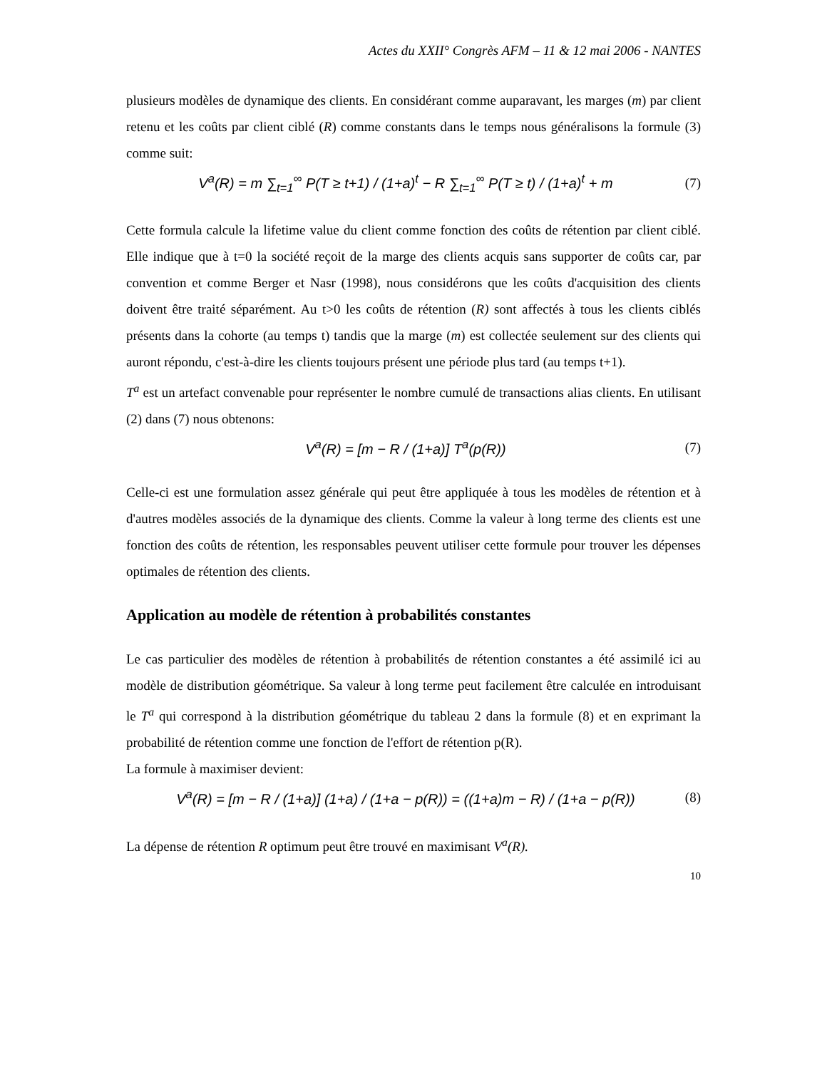Actes du XXII° Congrès AFM – 11 & 12 mai 2006 - NANTES
plusieurs modèles de dynamique des clients. En considérant comme auparavant, les marges (m) par client retenu et les coûts par client ciblé (R) comme constants dans le temps nous généralisons la formule (3) comme suit:
V<sup>a</sup>(R) = m ∑<sub>t=1</sub><sup>∞</sup> P(T ≥ t+1) / (1+a)<sup>t</sup> − R ∑<sub>t=1</sub><sup>∞</sup> P(T ≥ t) / (1+a)<sup>t</sup> + m (7)
Cette formula calcule la lifetime value du client comme fonction des coûts de rétention par client ciblé. Elle indique que à t=0 la société reçoit de la marge des clients acquis sans supporter de coûts car, par convention et comme Berger et Nasr (1998), nous considérons que les coûts d'acquisition des clients doivent être traité séparément. Au t>0 les coûts de rétention (R) sont affectés à tous les clients ciblés présents dans la cohorte (au temps t) tandis que la marge (m) est collectée seulement sur des clients qui auront répondu, c'est-à-dire les clients toujours présent une période plus tard (au temps t+1).
T<sup>a</sup> est un artefact convenable pour représenter le nombre cumulé de transactions alias clients. En utilisant (2) dans (7) nous obtenons:
V<sup>a</sup>(R) = [m − R / (1+a)] T<sup>a</sup>(p(R)) (7)
Celle-ci est une formulation assez générale qui peut être appliquée à tous les modèles de rétention et à d'autres modèles associés de la dynamique des clients. Comme la valeur à long terme des clients est une fonction des coûts de rétention, les responsables peuvent utiliser cette formule pour trouver les dépenses optimales de rétention des clients.
Application au modèle de rétention à probabilités constantes
Le cas particulier des modèles de rétention à probabilités de rétention constantes a été assimilé ici au modèle de distribution géométrique. Sa valeur à long terme peut facilement être calculée en introduisant le T<sup>a</sup> qui correspond à la distribution géométrique du tableau 2 dans la formule (8) et en exprimant la probabilité de rétention comme une fonction de l'effort de rétention p(R).
La formule à maximiser devient:
V<sup>a</sup>(R) = [m − R / (1+a)] (1+a) / (1+a − p(R)) = ((1+a)m − R) / (1+a − p(R)) (8)
La dépense de rétention R optimum peut être trouvé en maximisant V<sup>a</sup>(R).
10